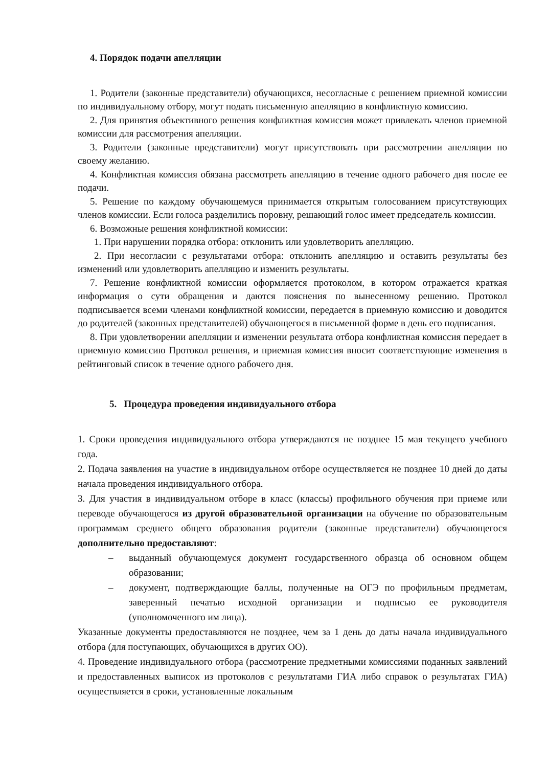4. Порядок подачи апелляции
1. Родители (законные представители) обучающихся, несогласные с решением приемной комиссии по индивидуальному отбору, могут подать письменную апелляцию в конфликтную комиссию.
2. Для принятия объективного решения конфликтная комиссия может привлекать членов приемной комиссии для рассмотрения апелляции.
3. Родители (законные представители) могут присутствовать при рассмотрении апелляции по своему желанию.
4. Конфликтная комиссия обязана рассмотреть апелляцию в течение одного рабочего дня после ее подачи.
5. Решение по каждому обучающемуся принимается открытым голосованием присутствующих членов комиссии. Если голоса разделились поровну, решающий голос имеет председатель комиссии.
6. Возможные решения конфликтной комиссии:
1. При нарушении порядка отбора: отклонить или удовлетворить апелляцию.
2. При несогласии с результатами отбора: отклонить апелляцию и оставить результаты без изменений или удовлетворить апелляцию и изменить результаты.
7. Решение конфликтной комиссии оформляется протоколом, в котором отражается краткая информация о сути обращения и даются пояснения по вынесенному решению. Протокол подписывается всеми членами конфликтной комиссии, передается в приемную комиссию и доводится до родителей (законных представителей) обучающегося в письменной форме в день его подписания.
8. При удовлетворении апелляции и изменении результата отбора конфликтная комиссия передает в приемную комиссию Протокол решения, и приемная комиссия вносит соответствующие изменения в рейтинговый список в течение одного рабочего дня.
5. Процедура проведения индивидуального отбора
1. Сроки проведения индивидуального отбора утверждаются не позднее 15 мая текущего учебного года.
2. Подача заявления на участие в индивидуальном отборе осуществляется не позднее 10 дней до даты начала проведения индивидуального отбора.
3. Для участия в индивидуальном отборе в класс (классы) профильного обучения при приеме или переводе обучающегося из другой образовательной организации на обучение по образовательным программам среднего общего образования родители (законные представители) обучающегося дополнительно предоставляют:
– выданный обучающемуся документ государственного образца об основном общем образовании;
– документ, подтверждающие баллы, полученные на ОГЭ по профильным предметам, заверенный печатью исходной организации и подписью ее руководителя (уполномоченного им лица).
Указанные документы предоставляются не позднее, чем за 1 день до даты начала индивидуального отбора (для поступающих, обучающихся в других ОО).
4. Проведение индивидуального отбора (рассмотрение предметными комиссиями поданных заявлений и предоставленных выписок из протоколов с результатами ГИА либо справок о результатах ГИА) осуществляется в сроки, установленные локальным